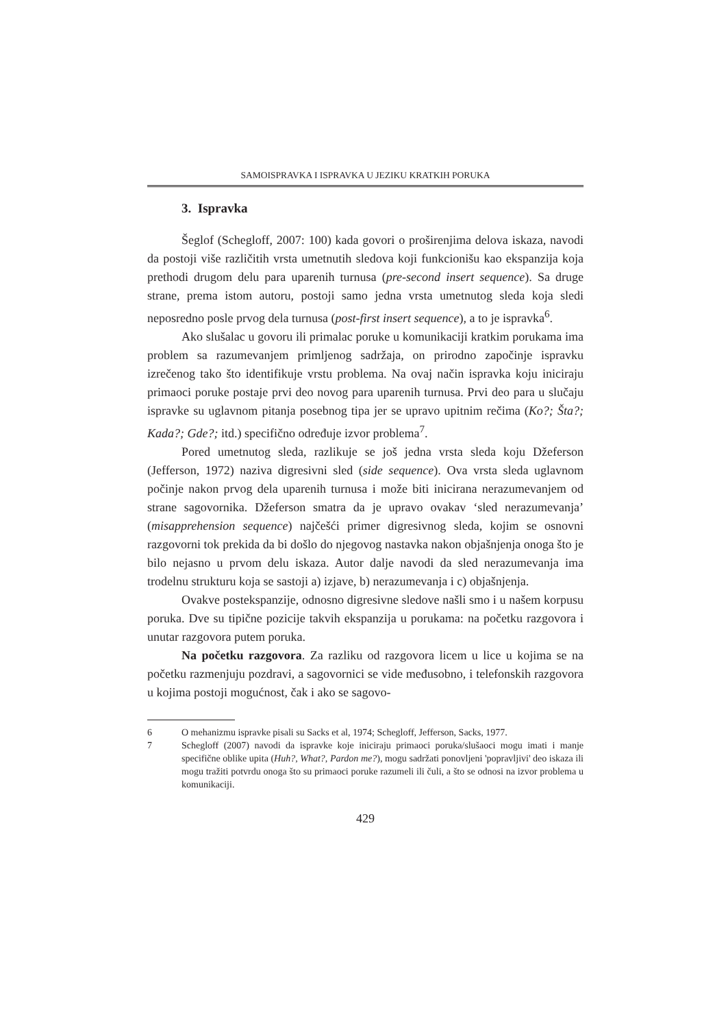SAMOISPRAVKA I ISPRAVKA U JEZIKU KRATKIH PORUKA
3. Ispravka
Šeglof (Schegloff, 2007: 100) kada govori o proširenjima delova iskaza, navodi da postoji više različitih vrsta umetnutih sledova koji funkcionišu kao ekspanzija koja prethodi drugom delu para uparenih turnusa (pre-second insert sequence). Sa druge strane, prema istom autoru, postoji samo jedna vrsta umetnutog sleda koja sledi neposredno posle prvog dela turnusa (post-first insert sequence), a to je ispravka<sup>6</sup>.
Ako slušalac u govoru ili primalac poruke u komunikaciji kratkim porukama ima problem sa razumevanjem primljenog sadržaja, on prirodno započinje ispravku izrečenog tako što identifikuje vrstu problema. Na ovaj način ispravka koju iniciraju primaoci poruke postaje prvi deo novog para uparenih turnusa. Prvi deo para u slučaju ispravke su uglavnom pitanja posebnog tipa jer se upravo upitnim rečima (Ko?; Šta?; Kada?; Gde?; itd.) specifično određuje izvor problema<sup>7</sup>.
Pored umetnutog sleda, razlikuje se još jedna vrsta sleda koju Džeferson (Jefferson, 1972) naziva digresivni sled (side sequence). Ova vrsta sleda uglavnom počinje nakon prvog dela uparenih turnusa i može biti inicirana nerazumevanjem od strane sagovornika. Džeferson smatra da je upravo ovakav ‘sled nerazumevanja’ (misapprehension sequence) najčešći primer digresivnog sleda, kojim se osnovni razgovorni tok prekida da bi došlo do njegovog nastavka nakon objašnjenja onoga što je bilo nejasno u prvom delu iskaza. Autor dalje navodi da sled nerazumevanja ima trodelnu strukturu koja se sastoji a) izjave, b) nerazumevanja i c) objašnjenja.
Ovakve postekspanzije, odnosno digresivne sledove našli smo i u našem korpusu poruka. Dve su tipične pozicije takvih ekspanzija u porukama: na početku razgovora i unutar razgovora putem poruka.
Na početku razgovora. Za razliku od razgovora licem u lice u kojima se na početku razmenjuju pozdravi, a sagovornici se vide međusobno, i telefonskih razgovora u kojima postoji mogućnost, čak i ako se sagovo-
6 O mehanizmu ispravke pisali su Sacks et al, 1974; Schegloff, Jefferson, Sacks, 1977.
7 Schegloff (2007) navodi da ispravke koje iniciraju primaoci poruka/slušaoci mogu imati i manje specifične oblike upita (Huh?, What?, Pardon me?), mogu sadržati ponovljeni 'popravljivi' deo iskaza ili mogu tražiti potvrdu onoga što su primaoci poruke razumeli ili čuli, a što se odnosi na izvor problema u komunikaciji.
429